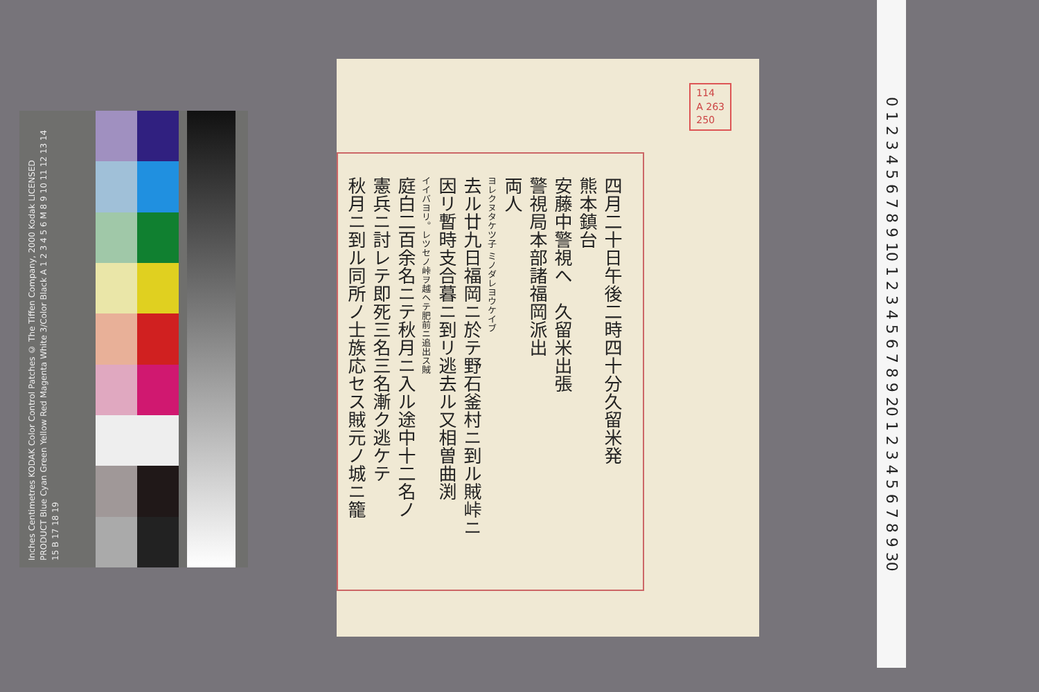Inches Centimetres KODAK Color Control Patches © The Tiffen Company, 2000 Kodak LICENSED PRODUCT Blue Cyan Green Yellow Red Magenta White 3/Color Black A 1 2 3 4 5 6 M 8 9 10 11 12 13 14 15 B 17 18 19
114
A 263
250
四月二十日午後二時四十分久留米発
熊本鎮台
安藤中警視へ　久留米出張
警視局本部諸福岡派出
両人
ヨレクヌタケツ子 ミノダレヨウケイブ
去ル廿九日福岡ニ於テ野石釜村ニ到ル賊峠ニ
因リ暫時支合暮ニ到リ逃去ル又相曽曲渕
イイバヨリ。レツセノ峠ヲ越ヘテ肥前ニ追出ス賊
庭白二百余名ニテ秋月ニ入ル途中十二名ノ
憲兵ニ討レテ即死三名三名漸ク逃ケテ
秋月ニ到ル同所ノ士族応セス賊元ノ城ニ籠
0 1 2 3 4 5 6 7 8 9 10 1 2 3 4 5 6 7 8 9 20 1 2 3 4 5 6 7 8 9 30